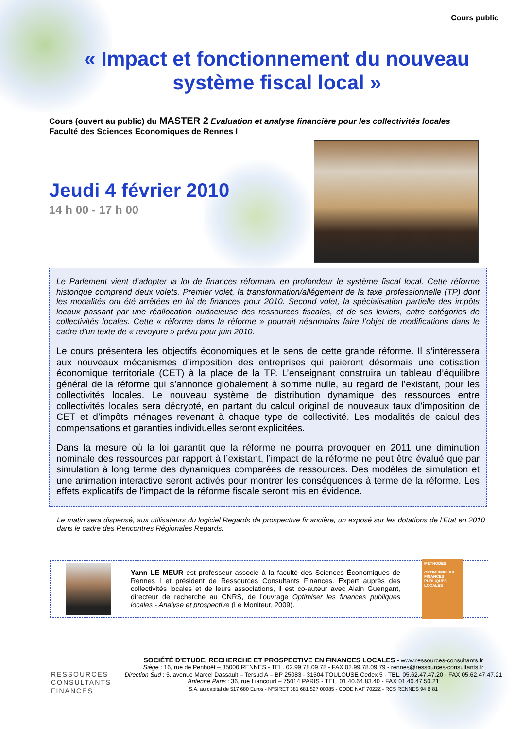Cours public
« Impact et fonctionnement du nouveau système fiscal local »
Cours (ouvert au public) du MASTER 2 Evaluation et analyse financière pour les collectivités locales
Faculté des Sciences Economiques de Rennes I
Jeudi 4 février 2010
14 h 00 - 17 h 00
Le Parlement vient d’adopter la loi de finances réformant en profondeur le système fiscal local. Cette réforme historique comprend deux volets. Premier volet, la transformation/allégement de la taxe professionnelle (TP) dont les modalités ont été arrêtées en loi de finances pour 2010. Second volet, la spécialisation partielle des impôts locaux passant par une réallocation audacieuse des ressources fiscales, et de ses leviers, entre catégories de collectivités locales. Cette « réforme dans la réforme » pourrait néanmoins faire l’objet de modifications dans le cadre d’un texte de « revoyure » prévu pour juin 2010.
Le cours présentera les objectifs économiques et le sens de cette grande réforme. Il s’intéressera aux nouveaux mécanismes d’imposition des entreprises qui paieront désormais une cotisation économique territoriale (CET) à la place de la TP. L’enseignant construira un tableau d’équilibre général de la réforme qui s’annonce globalement à somme nulle, au regard de l’existant, pour les collectivités locales. Le nouveau système de distribution dynamique des ressources entre collectivités locales sera décrypté, en partant du calcul original de nouveaux taux d’imposition de CET et d’impôts ménages revenant à chaque type de collectivité. Les modalités de calcul des compensations et garanties individuelles seront explicitées.
Dans la mesure où la loi garantit que la réforme ne pourra provoquer en 2011 une diminution nominale des ressources par rapport à l’existant, l’impact de la réforme ne peut être évalué que par simulation à long terme des dynamiques comparées de ressources. Des modèles de simulation et une animation interactive seront activés pour montrer les conséquences à terme de la réforme. Les effets explicatifs de l’impact de la réforme fiscale seront mis en évidence.
Le matin sera dispensé, aux utilisateurs du logiciel Regards de prospective financière, un exposé sur les dotations de l’Etat en 2010 dans le cadre des Rencontres Régionales Regards.
Yann LE MEUR est professeur associé à la faculté des Sciences Économiques de Rennes I et président de Ressources Consultants Finances. Expert auprès des collectivités locales et de leurs associations, il est co-auteur avec Alain Guengant, directeur de recherche au CNRS, de l’ouvrage Optimiser les finances publiques locales - Analyse et prospective (Le Moniteur, 2009).
MÉTHODES
OPTIMISER LES FINANCES PUBLIQUES LOCALES
RESSOURCES
CONSULTANTS
FINANCES
SOCIÉTÉ D'ETUDE, RECHERCHE ET PROSPECTIVE EN FINANCES LOCALES - www.ressources-consultants.fr
Siège : 16, rue de Penhoët – 35000 RENNES - TEL. 02.99.78.09.78 - FAX 02.99.78.09.79 - rennes@ressources-consultants.fr
Direction Sud : 5, avenue Marcel Dassault – Tersud A – BP 25083 - 31504 TOULOUSE Cedex 5 - TEL. 05.62.47.47.20 - FAX 05.62.47.47.21
Antenne Paris : 36, rue Liancourt – 75014 PARIS - TEL. 01.40.64.83.40 - FAX 01.40.47.50.21
S.A. au capital de 517 680 Euros - N°SIRET 381 681 527 00085 - CODE NAF 7022Z - RCS RENNES 94 B 81